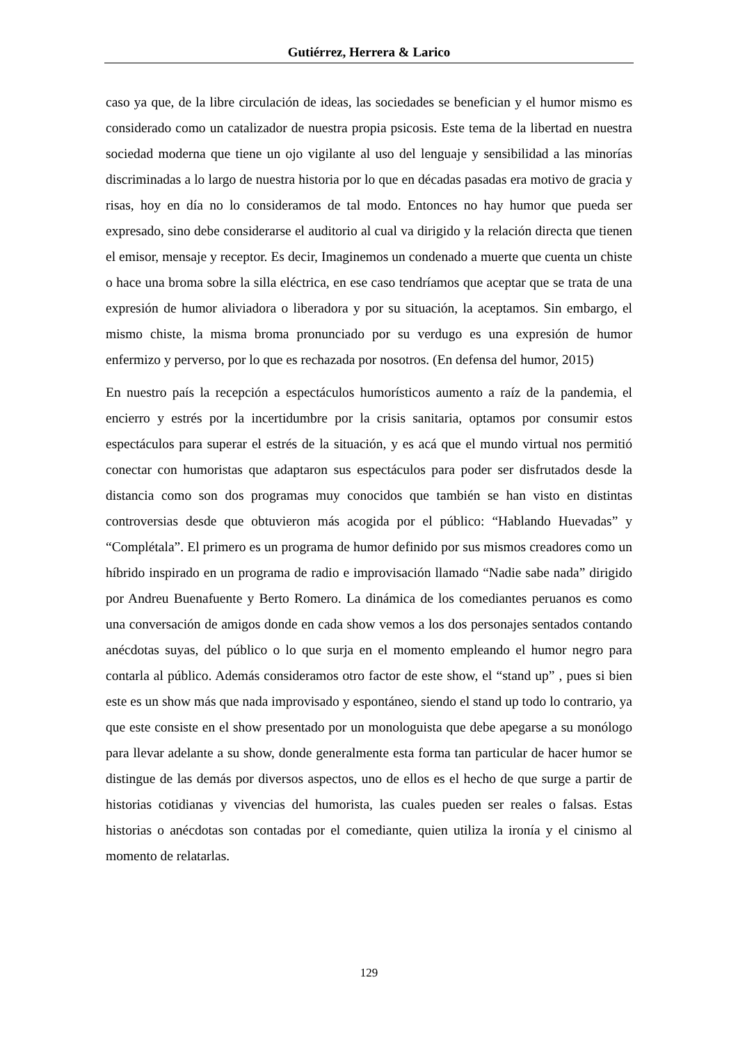Gutiérrez, Herrera & Larico
caso ya que, de la libre circulación de ideas, las sociedades se benefician y el humor mismo es considerado como un catalizador de nuestra propia psicosis. Este tema de la libertad en nuestra sociedad moderna que tiene un ojo vigilante al uso del lenguaje y sensibilidad a las minorías discriminadas a lo largo de nuestra historia por lo que en décadas pasadas era motivo de gracia y risas, hoy en día no lo consideramos de tal modo. Entonces no hay humor que pueda ser expresado, sino debe considerarse el auditorio al cual va dirigido y la relación directa que tienen el emisor, mensaje y receptor. Es decir, Imaginemos un condenado a muerte que cuenta un chiste o hace una broma sobre la silla eléctrica, en ese caso tendríamos que aceptar que se trata de una expresión de humor aliviadora o liberadora y por su situación, la aceptamos. Sin embargo, el mismo chiste, la misma broma pronunciado por su verdugo es una expresión de humor enfermizo y perverso, por lo que es rechazada por nosotros. (En defensa del humor, 2015)
En nuestro país la recepción a espectáculos humorísticos aumento a raíz de la pandemia, el encierro y estrés por la incertidumbre por la crisis sanitaria, optamos por consumir estos espectáculos para superar el estrés de la situación, y es acá que el mundo virtual nos permitió conectar con humoristas que adaptaron sus espectáculos para poder ser disfrutados desde la distancia como son dos programas muy conocidos que también se han visto en distintas controversias desde que obtuvieron más acogida por el público: “Hablando Huevadas” y “Complétala”. El primero es un programa de humor definido por sus mismos creadores como un híbrido inspirado en un programa de radio e improvisación llamado “Nadie sabe nada” dirigido por Andreu Buenafuente y Berto Romero. La dinámica de los comediantes peruanos es como una conversación de amigos donde en cada show vemos a los dos personajes sentados contando anécdotas suyas, del público o lo que surja en el momento empleando el humor negro para contarla al público. Además consideramos otro factor de este show, el “stand up” , pues si bien este es un show más que nada improvisado y espontáneo, siendo el stand up todo lo contrario, ya que este consiste en el show presentado por un monologuista que debe apegarse a su monólogo para llevar adelante a su show, donde generalmente esta forma tan particular de hacer humor se distingue de las demás por diversos aspectos, uno de ellos es el hecho de que surge a partir de historias cotidianas y vivencias del humorista, las cuales pueden ser reales o falsas. Estas historias o anécdotas son contadas por el comediante, quien utiliza la ironía y el cinismo al momento de relatarlas.
129